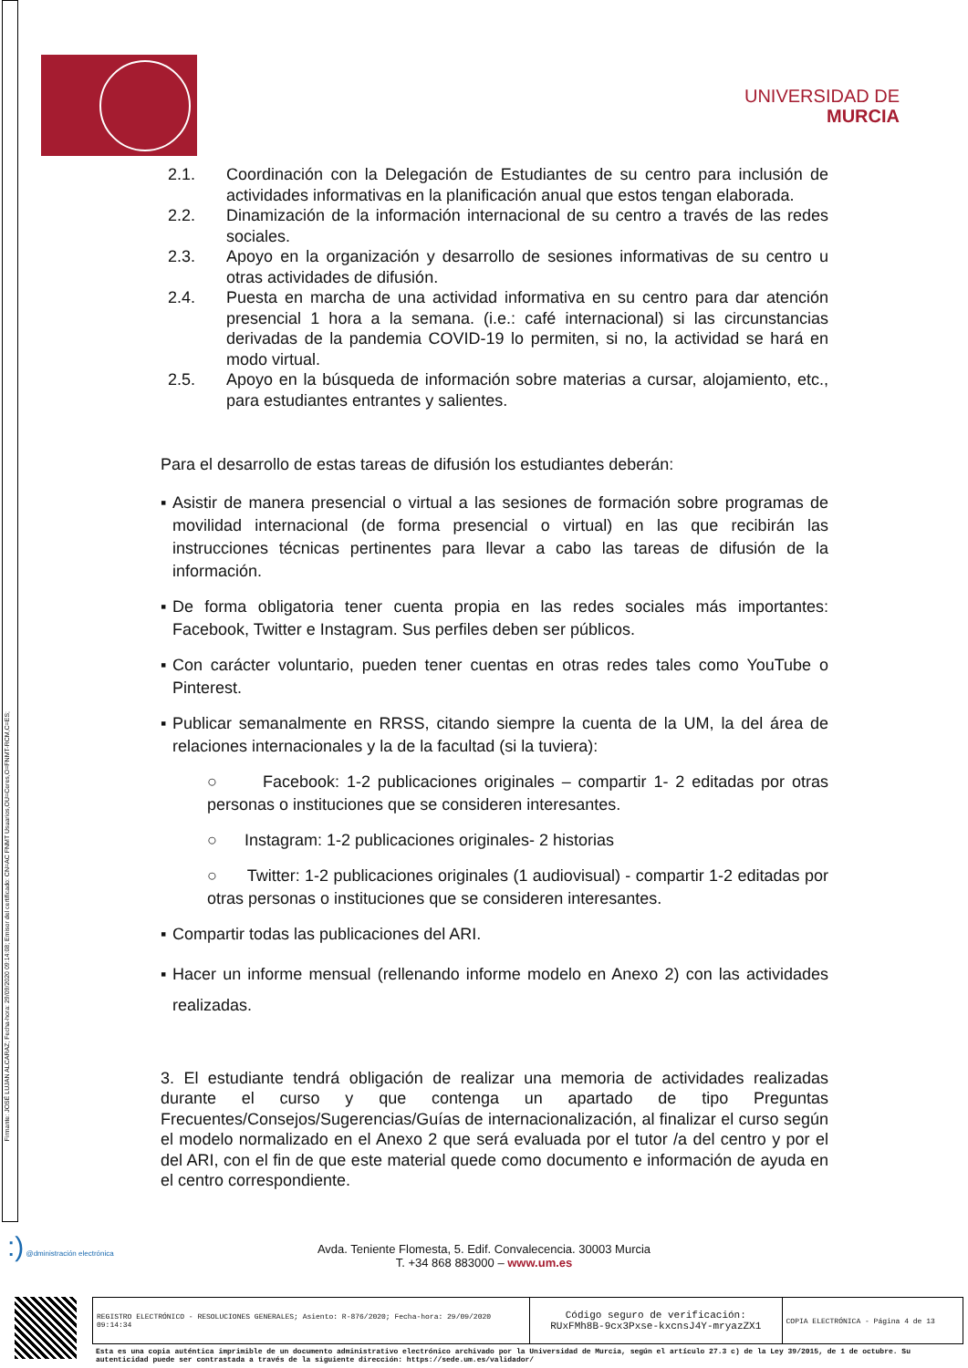Firmante: JOSÉ LUJAN ALCARAZ; Fecha-hora: 29/09/2020 09:14:08; Emisor del certificado: CN=AC FNMT Usuarios,OU=Ceres,O=FNMT-RCM,C=ES;
UNIVERSIDAD DE
MURCIA
2.1. Coordinación con la Delegación de Estudiantes de su centro para inclusión de actividades informativas en la planificación anual que estos tengan elaborada.
2.2. Dinamización de la información internacional de su centro a través de las redes sociales.
2.3. Apoyo en la organización y desarrollo de sesiones informativas de su centro u otras actividades de difusión.
2.4. Puesta en marcha de una actividad informativa en su centro para dar atención presencial 1 hora a la semana. (i.e.: café internacional) si las circunstancias derivadas de la pandemia COVID-19 lo permiten, si no, la actividad se hará en modo virtual.
2.5. Apoyo en la búsqueda de información sobre materias a cursar, alojamiento, etc., para estudiantes entrantes y salientes.
Para el desarrollo de estas tareas de difusión los estudiantes deberán:
▪ Asistir de manera presencial o virtual a las sesiones de formación sobre programas de movilidad internacional (de forma presencial o virtual) en las que recibirán las instrucciones técnicas pertinentes para llevar a cabo las tareas de difusión de la información.
▪ De forma obligatoria tener cuenta propia en las redes sociales más importantes: Facebook, Twitter e Instagram. Sus perfiles deben ser públicos.
▪ Con carácter voluntario, pueden tener cuentas en otras redes tales como YouTube o Pinterest.
▪ Publicar semanalmente en RRSS, citando siempre la cuenta de la UM, la del área de relaciones internacionales y la de la facultad (si la tuviera):
○ Facebook: 1-2 publicaciones originales – compartir 1- 2 editadas por otras personas o instituciones que se consideren interesantes.
○ Instagram: 1-2 publicaciones originales- 2 historias
○ Twitter: 1-2 publicaciones originales (1 audiovisual) - compartir 1-2 editadas por otras personas o instituciones que se consideren interesantes.
▪ Compartir todas las publicaciones del ARI.
▪ Hacer un informe mensual (rellenando informe modelo en Anexo 2) con las actividades realizadas.
3. El estudiante tendrá obligación de realizar una memoria de actividades realizadas durante el curso y que contenga un apartado de tipo Preguntas Frecuentes/Consejos/Sugerencias/Guías de internacionalización, al finalizar el curso según el modelo normalizado en el Anexo 2 que será evaluada por el tutor /a del centro y por el del ARI, con el fin de que este material quede como documento e información de ayuda en el centro correspondiente.
:) @dministración electrónica
Avda. Teniente Flomesta, 5. Edif. Convalecencia. 30003 Murcia
T. +34 868 883000 – www.um.es
| REGISTRO ELECTRÓNICO - RESOLUCIONES GENERALES; Asiento: R-876/2020; Fecha-hora: 29/09/2020 09:14:34 | Código seguro de verificación: RUxFMh8B-9cx3Pxse-kxcnsJ4Y-mryazZX1 | COPIA ELECTRÓNICA - Página 4 de 13 |
Esta es una copia auténtica imprimible de un documento administrativo electrónico archivado por la Universidad de Murcia, según el artículo 27.3 c) de la Ley 39/2015, de 1 de octubre. Su autenticidad puede ser contrastada a través de la siguiente dirección: https://sede.um.es/validador/